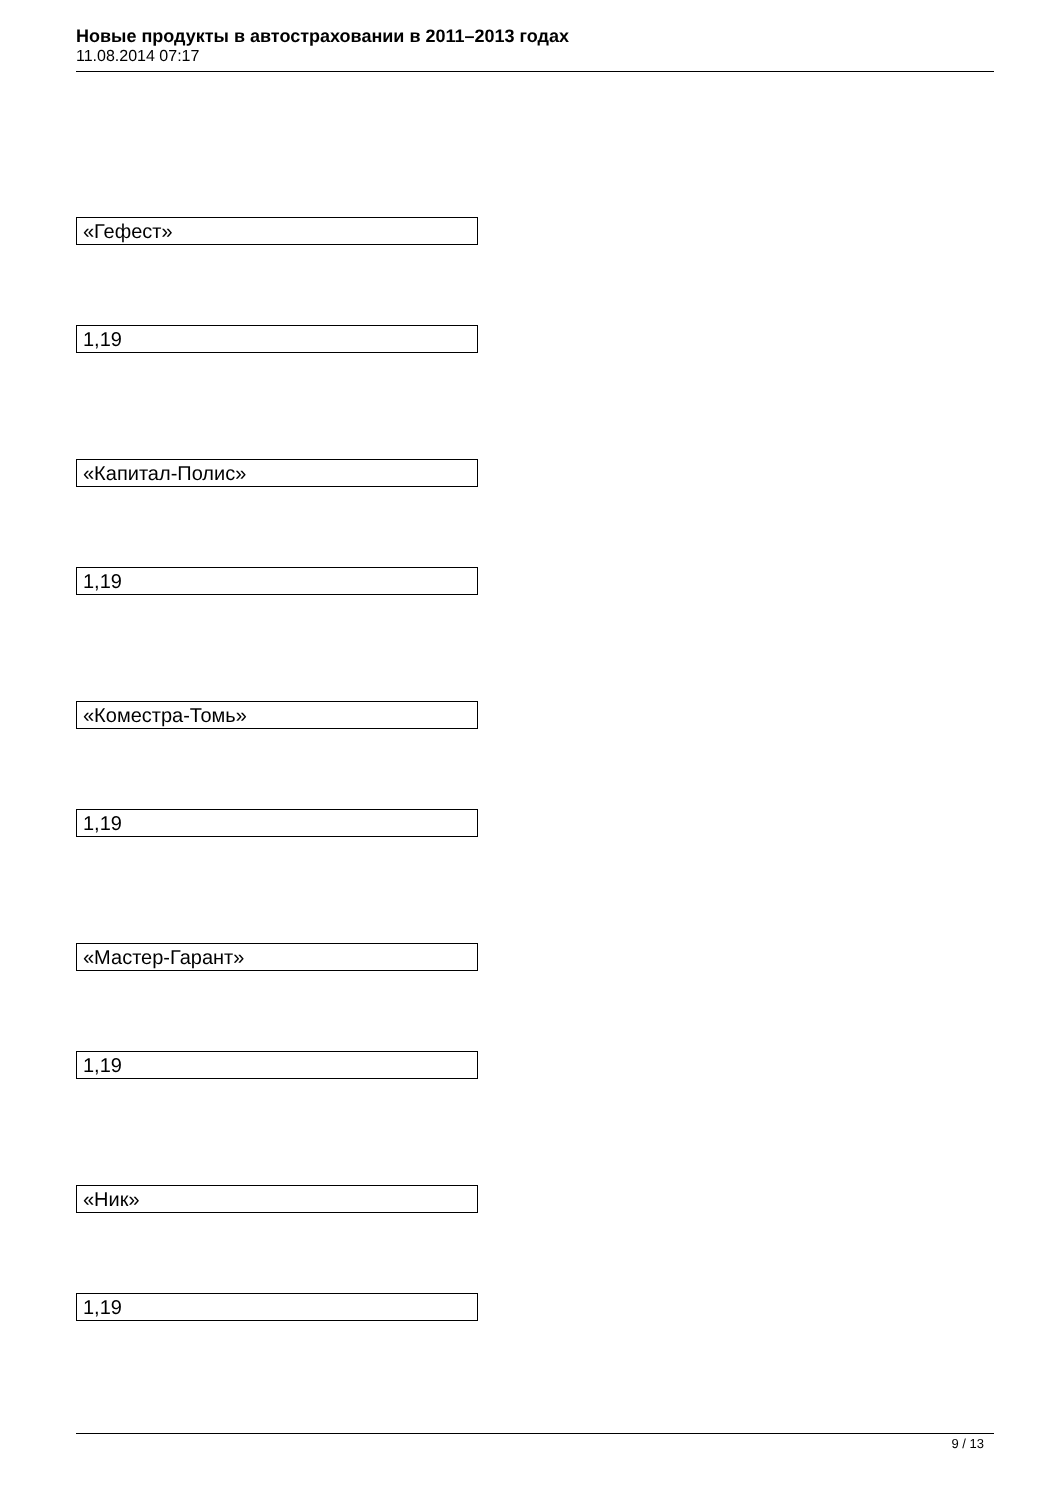Новые продукты в автостраховании в 2011–2013 годах
11.08.2014 07:17
«Гефест»
1,19
«Капитал-Полис»
1,19
«Коместра-Томь»
1,19
«Мастер-Гарант»
1,19
«Ник»
1,19
9 / 13